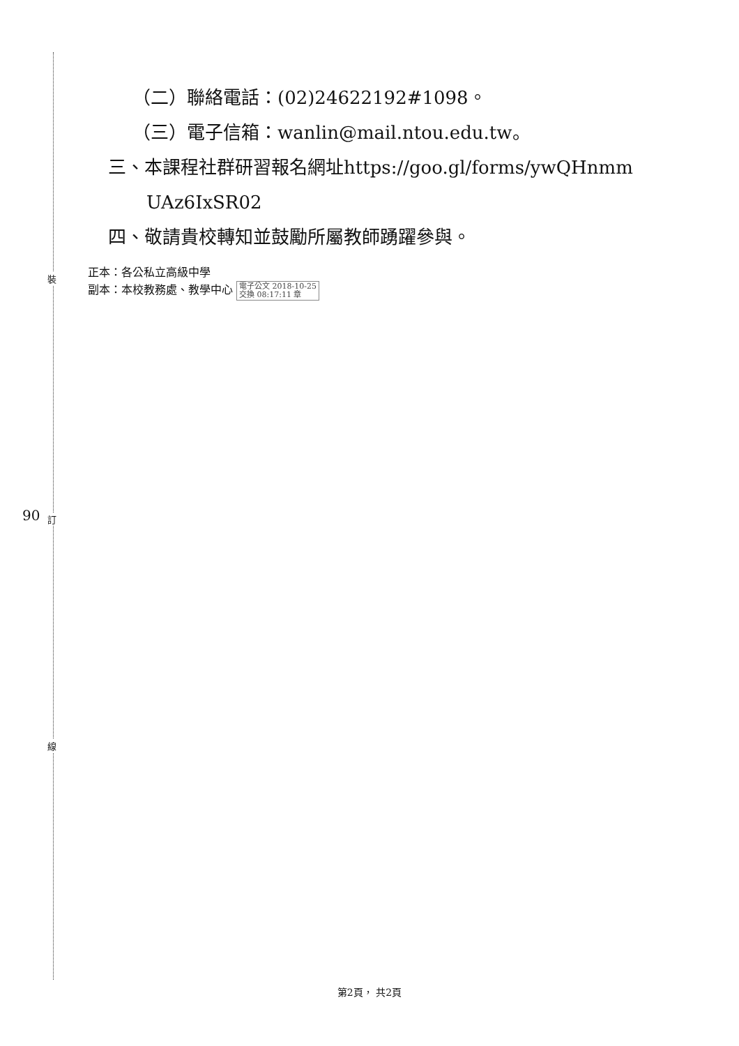裝
訂
線
90
（二）聯絡電話：(02)24622192#1098。
（三）電子信箱：wanlin@mail.ntou.edu.tw。
三、本課程社群研習報名網址https://goo.gl/forms/ywQHnmm
UAz6IxSR02
四、敬請貴校轉知並鼓勵所屬教師踴躍參與。
正本：各公私立高級中學
副本：本校教務處、教學中心 電子公文 2018-10-25
交換 08:17:11 章
第2頁， 共2頁